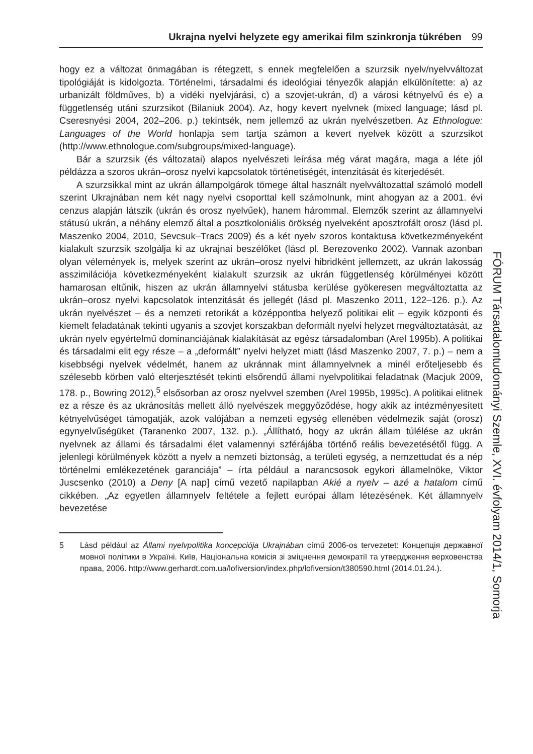Ukrajna nyelvi helyzete egy amerikai film szinkronja tükrében 99
hogy ez a változat önmagában is rétegzett, s ennek megfelelően a szurzsik nyelv/nyelv­változat tipológiáját is kidolgozta. Történelmi, társadalmi és ideológiai tényezők alapján elkülönítette: a) az urbanizált földműves, b) a vidéki nyelvjárási, c) a szovjet-ukrán, d) a városi kétnyelvű és e) a függetlenség utáni szurzsikot (Bilaniuk 2004). Az, hogy kevert nyelvnek (mixed language; lásd pl. Cseresnyési 2004, 202–206. p.) tekintsék, nem jel­lemző az ukrán nyelvészetben. Az Ethnologue: Languages of the World honlapja sem tartja számon a kevert nyelvek között a szurzsikot (http://www.ethnologue.com/subg­roups/mixed-language).
Bár a szurzsik (és változatai) alapos nyelvészeti leírása még várat magára, maga a léte jól példázza a szoros ukrán–orosz nyelvi kapcsolatok történetiségét, intenzitását és kiterjedését.
A szurzsikkal mint az ukrán állampolgárok tömege által használt nyelvváltozattal számoló modell szerint Ukrajnában nem két nagy nyelvi csoporttal kell számolnunk, mint ahogyan az a 2001. évi cenzus alapján látszik (ukrán és orosz nyelvűek), hanem hárommal. Elemzők szerint az államnyelvi státusú ukrán, a néhány elemző által a posztkoloniális örökség nyelveként aposztrofált orosz (lásd pl. Maszenko 2004, 2010, Sevcsuk–Tracs 2009) és a két nyelv szoros kontaktusa következményeként kialakult szurzsik szolgálja ki az ukrajnai beszélőket (lásd pl. Berezovenko 2002). Vannak azon­ban olyan vélemények is, melyek szerint az ukrán–orosz nyelvi hibridként jellemzett, az ukrán lakosság asszimilációja következményeként kialakult szurzsik az ukrán függet­lenség körülményei között hamarosan eltűnik, hiszen az ukrán államnyelvi státusba kerülése gyökeresen megváltoztatta az ukrán–orosz nyelvi kapcsolatok intenzitását és jellegét (lásd pl. Maszenko 2011, 122–126. p.). Az ukrán nyelvészet – és a nemzeti retorikát a középpontba helyező politikai elit – egyik központi és kiemelt feladatának tekinti ugyanis a szovjet korszakban deformált nyelvi helyzet megváltoztatását, az ukrán nyelv egyértelmű dominanciájának kialakítását az egész társadalomban (Arel 1995b). A politikai és társadalmi elit egy része – a „deformált” nyelvi helyzet miatt (lásd Maszenko 2007, 7. p.) – nem a kisebbségi nyelvek védelmét, hanem az ukránnak mint államnyelvnek a minél erőteljesebb és szélesebb körben való elterjesztését tekinti első­rendű állami nyelvpolitikai feladatnak (Macjuk 2009, 178. p., Bowring 2012),<sup>5</sup> elsősor­ban az orosz nyelvvel szemben (Arel 1995b, 1995c). A politikai elitnek ez a része és az ukránosítás mellett álló nyelvészek meggyőződése, hogy akik az intézményesített két­nyelvűséget támogatják, azok valójában a nemzeti egység ellenében védelmezik saját (orosz) egynyelvűségüket (Taranenko 2007, 132. p.). „Állítható, hogy az ukrán állam túl­élése az ukrán nyelvnek az állami és társadalmi élet valamennyi szférájába történő reá­lis bevezetésétől függ. A jelenlegi körülmények között a nyelv a nemzeti biztonság, a területi egység, a nemzettudat és a nép történelmi emlékezetének garanciája” – írta például a narancsosok egykori államelnöke, Viktor Juscsenko (2010) a Deny [A nap] című vezető napilapban Akié a nyelv – azé a hatalom című cikkében. „Az egyetlen államnyelv feltétele a fejlett európai állam létezésének. Két államnyelv bevezetése
5 Lásd például az Állami nyelvpolitika koncepciója Ukrajnában című 2006-os tervezetet: Кон­цепція державної мовної політики в Україні. Київ, Національна комісія зі зміцнення демократії та утвердження верховенства права, 2006. http://www.gerhardt.com.ua/lofi­version/index.php/lofiversion/t380590.html (2014.01.24.).
FÓRUM Társadalomtudományi Szemle, XVI. évfolyam 2014/1, Somorja